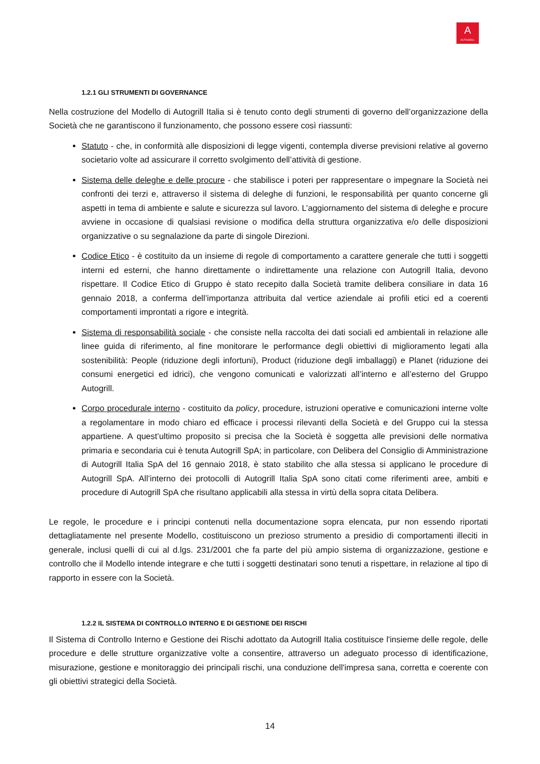A
AUTOGRILL
1.2.1 GLI STRUMENTI DI GOVERNANCE
Nella costruzione del Modello di Autogrill Italia si è tenuto conto degli strumenti di governo dell’organizzazione della Società che ne garantiscono il funzionamento, che possono essere così riassunti:
Statuto - che, in conformità alle disposizioni di legge vigenti, contempla diverse previsioni relative al governo societario volte ad assicurare il corretto svolgimento dell’attività di gestione.
Sistema delle deleghe e delle procure - che stabilisce i poteri per rappresentare o impegnare la Società nei confronti dei terzi e, attraverso il sistema di deleghe di funzioni, le responsabilità per quanto concerne gli aspetti in tema di ambiente e salute e sicurezza sul lavoro. L’aggiornamento del sistema di deleghe e procure avviene in occasione di qualsiasi revisione o modifica della struttura organizzativa e/o delle disposizioni organizzative o su segnalazione da parte di singole Direzioni.
Codice Etico - è costituito da un insieme di regole di comportamento a carattere generale che tutti i soggetti interni ed esterni, che hanno direttamente o indirettamente una relazione con Autogrill Italia, devono rispettare. Il Codice Etico di Gruppo è stato recepito dalla Società tramite delibera consiliare in data 16 gennaio 2018, a conferma dell’importanza attribuita dal vertice aziendale ai profili etici ed a coerenti comportamenti improntati a rigore e integrità.
Sistema di responsabilità sociale - che consiste nella raccolta dei dati sociali ed ambientali in relazione alle linee guida di riferimento, al fine monitorare le performance degli obiettivi di miglioramento legati alla sostenibilità: People (riduzione degli infortuni), Product (riduzione degli imballaggi) e Planet (riduzione dei consumi energetici ed idrici), che vengono comunicati e valorizzati all’interno e all’esterno del Gruppo Autogrill.
Corpo procedurale interno - costituito da policy, procedure, istruzioni operative e comunicazioni interne volte a regolamentare in modo chiaro ed efficace i processi rilevanti della Società e del Gruppo cui la stessa appartiene. A quest’ultimo proposito si precisa che la Società è soggetta alle previsioni delle normativa primaria e secondaria cui è tenuta Autogrill SpA; in particolare, con Delibera del Consiglio di Amministrazione di Autogrill Italia SpA del 16 gennaio 2018, è stato stabilito che alla stessa si applicano le procedure di Autogrill SpA. All’interno dei protocolli di Autogrill Italia SpA sono citati come riferimenti aree, ambiti e procedure di Autogrill SpA che risultano applicabili alla stessa in virtù della sopra citata Delibera.
Le regole, le procedure e i principi contenuti nella documentazione sopra elencata, pur non essendo riportati dettagliatamente nel presente Modello, costituiscono un prezioso strumento a presidio di comportamenti illeciti in generale, inclusi quelli di cui al d.lgs. 231/2001 che fa parte del più ampio sistema di organizzazione, gestione e controllo che il Modello intende integrare e che tutti i soggetti destinatari sono tenuti a rispettare, in relazione al tipo di rapporto in essere con la Società.
1.2.2 IL SISTEMA DI CONTROLLO INTERNO E DI GESTIONE DEI RISCHI
Il Sistema di Controllo Interno e Gestione dei Rischi adottato da Autogrill Italia costituisce l'insieme delle regole, delle procedure e delle strutture organizzative volte a consentire, attraverso un adeguato processo di identificazione, misurazione, gestione e monitoraggio dei principali rischi, una conduzione dell'impresa sana, corretta e coerente con gli obiettivi strategici della Società.
14